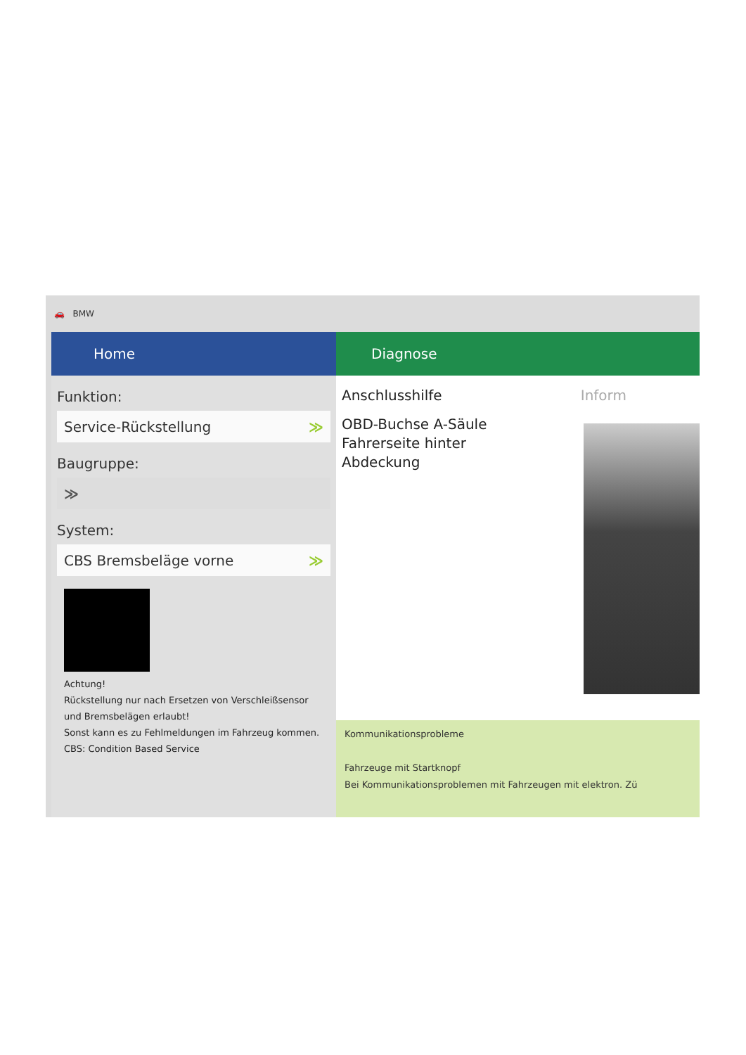🚗 BMW
Home
Funktion:
Service-Rückstellung ≫
Baugruppe:
≫
System:
CBS Bremsbeläge vorne ≫
Achtung!
Rückstellung nur nach Ersetzen von Verschleißsensor und Bremsbelägen erlaubt!
Sonst kann es zu Fehlmeldungen im Fahrzeug kommen.
CBS: Condition Based Service
Diagnose
Anschlusshilfe Inform
OBD-Buchse A-Säule
Fahrerseite hinter
Abdeckung
Kommunikationsprobleme
Fahrzeuge mit Startknopf
Bei Kommunikationsproblemen mit Fahrzeugen mit elektron. Zü